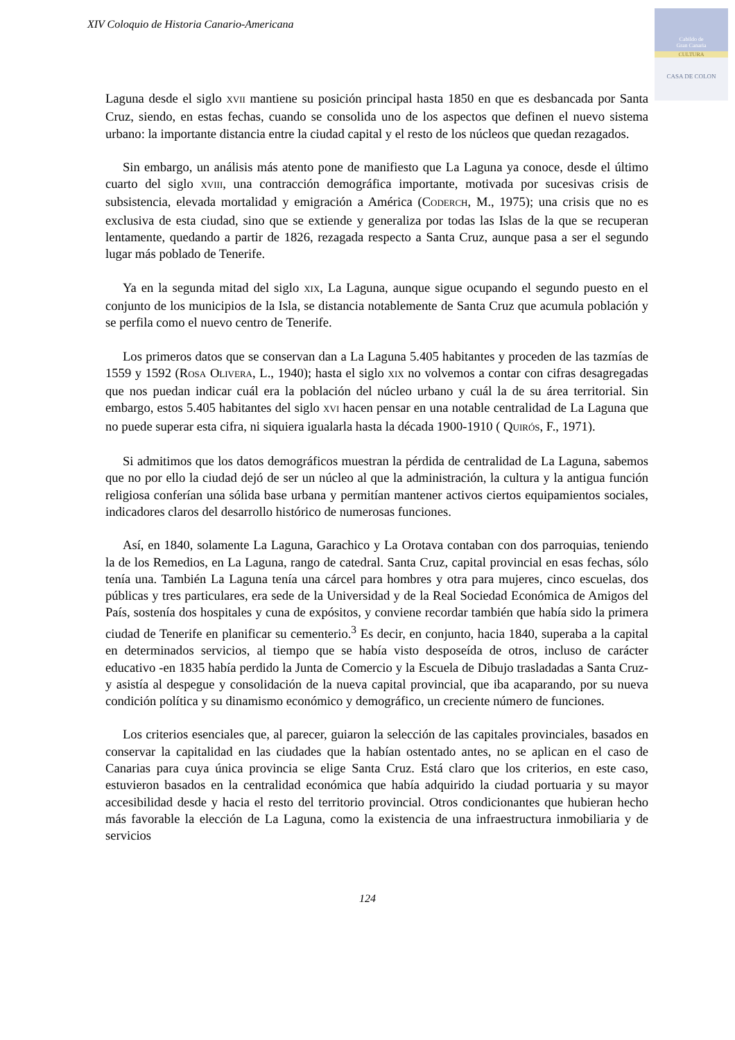XIV Coloquio de Historia Canario-Americana
Cabildo de
Gran Canaria
CULTURA
CASA DE COLON
Laguna desde el siglo XVII mantiene su posición principal hasta 1850 en que es desbancada por Santa Cruz, siendo, en estas fechas, cuando se consolida uno de los aspectos que definen el nuevo sistema urbano: la importante distancia entre la ciudad capital y el resto de los núcleos que quedan rezagados.
Sin embargo, un análisis más atento pone de manifiesto que La Laguna ya conoce, desde el último cuarto del siglo XVIII, una contracción demográfica importante, motivada por sucesivas crisis de subsistencia, elevada mortalidad y emigración a América (CODERCH, M., 1975); una crisis que no es exclusiva de esta ciudad, sino que se extiende y generaliza por todas las Islas de la que se recuperan lentamente, quedando a partir de 1826, rezagada respecto a Santa Cruz, aunque pasa a ser el segundo lugar más poblado de Tenerife.
Ya en la segunda mitad del siglo XIX, La Laguna, aunque sigue ocupando el segundo puesto en el conjunto de los municipios de la Isla, se distancia notablemente de Santa Cruz que acumula población y se perfila como el nuevo centro de Tenerife.
Los primeros datos que se conservan dan a La Laguna 5.405 habitantes y proceden de las tazmías de 1559 y 1592 (ROSA OLIVERA, L., 1940); hasta el siglo XIX no volvemos a contar con cifras desagregadas que nos puedan indicar cuál era la población del núcleo urbano y cuál la de su área territorial. Sin embargo, estos 5.405 habitantes del siglo XVI hacen pensar en una notable centralidad de La Laguna que no puede superar esta cifra, ni siquiera igualarla hasta la década 1900-1910 ( QUIRÓS, F., 1971).
Si admitimos que los datos demográficos muestran la pérdida de centralidad de La Laguna, sabemos que no por ello la ciudad dejó de ser un núcleo al que la administración, la cultura y la antigua función religiosa conferían una sólida base urbana y permitían mantener activos ciertos equipamientos sociales, indicadores claros del desarrollo histórico de numerosas funciones.
Así, en 1840, solamente La Laguna, Garachico y La Orotava contaban con dos parroquias, teniendo la de los Remedios, en La Laguna, rango de catedral. Santa Cruz, capital provincial en esas fechas, sólo tenía una. También La Laguna tenía una cárcel para hombres y otra para mujeres, cinco escuelas, dos públicas y tres particulares, era sede de la Universidad y de la Real Sociedad Económica de Amigos del País, sostenía dos hospitales y cuna de expósitos, y conviene recordar también que había sido la primera ciudad de Tenerife en planificar su cementerio.<sup>3</sup> Es decir, en conjunto, hacia 1840, superaba a la capital en determinados servicios, al tiempo que se había visto desposeída de otros, incluso de carácter educativo -en 1835 había perdido la Junta de Comercio y la Escuela de Dibujo trasladadas a Santa Cruz- y asistía al despegue y consolidación de la nueva capital provincial, que iba acaparando, por su nueva condición política y su dinamismo económico y demográfico, un creciente número de funciones.
Los criterios esenciales que, al parecer, guiaron la selección de las capitales provinciales, basados en conservar la capitalidad en las ciudades que la habían ostentado antes, no se aplican en el caso de Canarias para cuya única provincia se elige Santa Cruz. Está claro que los criterios, en este caso, estuvieron basados en la centralidad económica que había adquirido la ciudad portuaria y su mayor accesibilidad desde y hacia el resto del territorio provincial. Otros condicionantes que hubieran hecho más favorable la elección de La Laguna, como la existencia de una infraestructura inmobiliaria y de servicios
124